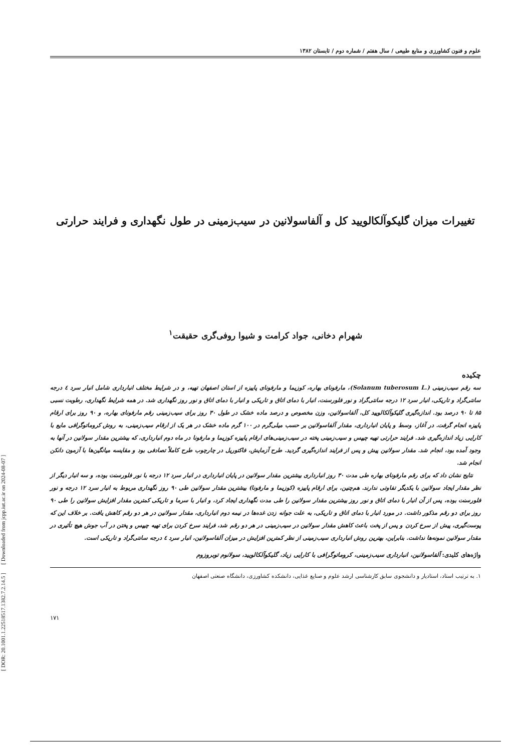[ DOR: 20.1001.1.22518517.1382.7.2.14.5 ] [ Downloaded from jcpp.iut.ac.ir on 2024-08-07 ]
علوم و فنون کشاورزی و منابع طبیعی / سال هفتم / شماره دوم / تابستان ۱۳۸۲
تغییرات میزان گلیکوآلکالویید کل و آلفاسولانین در سیب‌زمینی در طول نگهداری و فرایند حرارتی
شهرام دخانی، جواد کرامت و شیوا روفی‌گری حقیقت<sup>۱</sup>
چکیده
سه رقم سیب‌زمینی (Solanum tuberosum L.)، مارفونای بهاره، کوزیما و مارفونای پاییزه از استان اصفهان تهیه، و در شرایط مختلف انبارداری شامل انبار سرد ٤ درجه سانتی‌گراد و تاریکی، انبار سرد ۱۲ درجه سانتی‌گراد و نور فلورسنت، انبار با دمای اتاق و تاریکی و انبار با دمای اتاق و نور روز نگهداری شد. در همه شرایط نگهداری، رطوبت نسبی ۸۵ تا ۹۰ درصد بود. اندازه‌گیری گلیکوآلکالویید کل، آلفاسولانین، وزن مخصوص و درصد ماده خشک در طول ۳۰ روز برای سیب‌زمینی رقم مارفونای بهاره، و ۹۰ روز برای ارقام پاییزه انجام گرفت. در آغاز، وسط و پایان انبارداری، مقدار آلفاسولانین بر حسب میلی‌گرم در ۱۰۰ گرم ماده خشک در هر یک از ارقام سیب‌زمینی، به روش کروماتوگرافی مایع با کارایی زیاد اندازه‌گیری شد. فرایند حرارتی تهیه چیپس و سیب‌زمینی پخته در سیب‌زمینی‌های ارقام پاییزه کوزیما و مارفونا در ماه دوم انبارداری، که بیشترین مقدار سولانین در آنها به وجود آمده بود، انجام شد. مقدار سولانین پیش و پس از فرایند اندازه‌گیری گردید. طرح آزمایش، فاکتوریل در چارچوب طرح کاملاً تصادفی بود و مقایسه میانگین‌ها با آزمون دانکن انجام شد.
نتایج نشان داد که برای رقم مارفونای بهاره طی مدت ۳۰ روز انبارداری بیشترین مقدار سولانین در پایان انبارداری در انبار سرد ۱۲ درجه با نور فلورسنت بوده، و سه انبار دیگر از نظر مقدار ایجاد سولانین با یکدیگر تفاوتی ندارند. هم‌چنین، برای ارقام پاییزه (کوزیما و مارفونا) بیشترین مقدار سولانین طی ۹۰ روز نگهداری مربوط به انبار سرد ۱۲ درجه و نور فلورسنت بوده، پس از آن انبار با دمای اتاق و نور روز بیشترین مقدار سولانین را طی مدت نگهداری ایجاد کرد، و انبار با سرما و تاریکی کمترین مقدار افزایش سولانین را طی ۹۰ روز برای دو رقم مذکور داشت. در مورد انبار با دمای اتاق و تاریکی، به علت جوانه زدن غده‌ها در نیمه دوم انبارداری، مقدار سولانین در هر دو رقم کاهش یافت. بر خلاف این که پوست‌گیری، پیش از سرخ کردن و پس از پخت باعث کاهش مقدار سولانین در سیب‌زمینی در هر دو رقم شد، فرایند سرخ کردن برای تهیه چیپس و پختن در آب جوش هیچ تأثیری در مقدار سولانین نمونه‌ها نداشت. بنابراین، بهترین روش انبارداری سیب‌زمینی از نظر کمترین افزایش در میزان آلفاسولانین، انبار سرد ٤ درجه سانتی‌گراد و تاریکی است.
واژه‌های کلیدی: آلفاسولانین، انبارداری سیب‌زمینی، کروماتوگرافی با کارایی زیاد، گلیکوآلکالویید، سولانوم توبروزوم
۱. به ترتیب استاد، استادیار و دانشجوی سابق کارشناسی ارشد علوم و صنایع غذایی، دانشکده کشاورزی، دانشگاه صنعتی اصفهان
۱۷۱